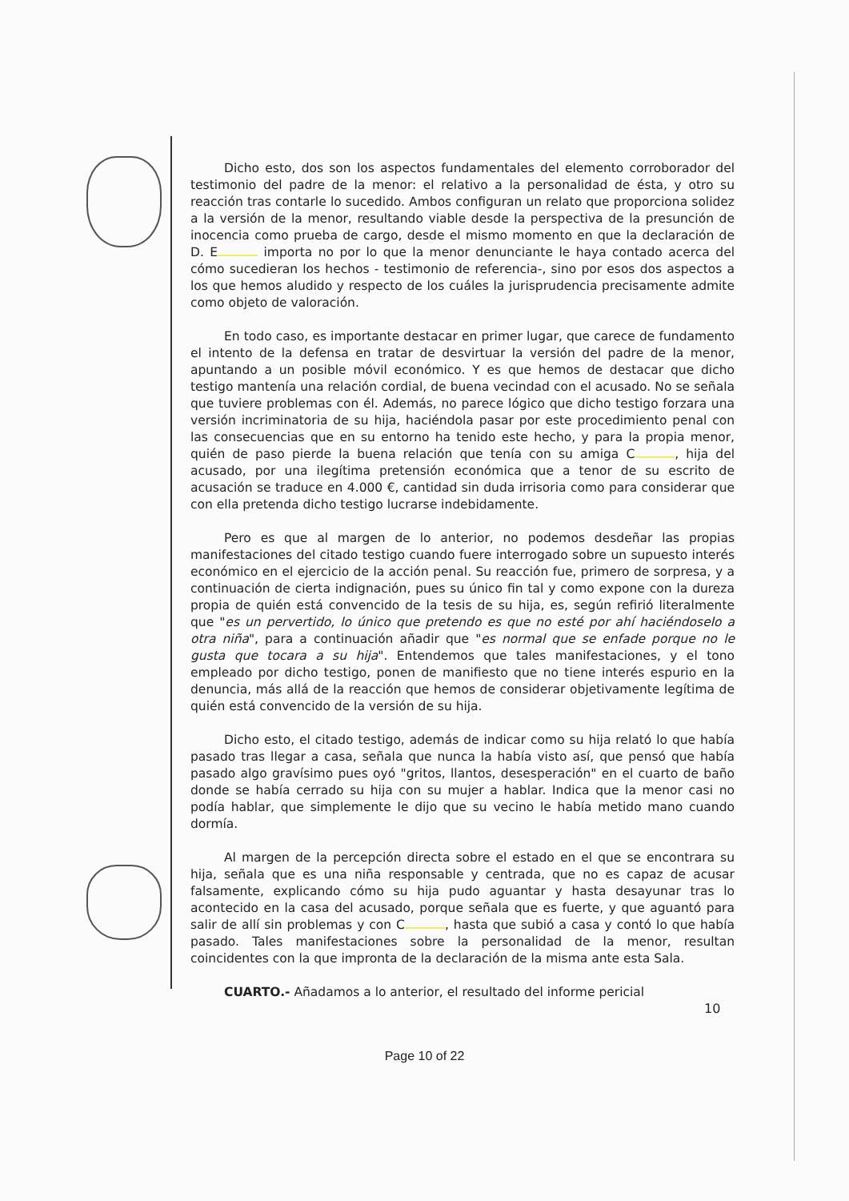Dicho esto, dos son los aspectos fundamentales del elemento corroborador del testimonio del padre de la menor: el relativo a la personalidad de ésta, y otro su reacción tras contarle lo sucedido. Ambos configuran un relato que proporciona solidez a la versión de la menor, resultando viable desde la perspectiva de la presunción de inocencia como prueba de cargo, desde el mismo momento en que la declaración de D. E importa no por lo que la menor denunciante le haya contado acerca del cómo sucedieran los hechos - testimonio de referencia-, sino por esos dos aspectos a los que hemos aludido y respecto de los cuáles la jurisprudencia precisamente admite como objeto de valoración.
En todo caso, es importante destacar en primer lugar, que carece de fundamento el intento de la defensa en tratar de desvirtuar la versión del padre de la menor, apuntando a un posible móvil económico. Y es que hemos de destacar que dicho testigo mantenía una relación cordial, de buena vecindad con el acusado. No se señala que tuviere problemas con él. Además, no parece lógico que dicho testigo forzara una versión incriminatoria de su hija, haciéndola pasar por este procedimiento penal con las consecuencias que en su entorno ha tenido este hecho, y para la propia menor, quién de paso pierde la buena relación que tenía con su amiga C , hija del acusado, por una ilegítima pretensión económica que a tenor de su escrito de acusación se traduce en 4.000 €, cantidad sin duda irrisoria como para considerar que con ella pretenda dicho testigo lucrarse indebidamente.
Pero es que al margen de lo anterior, no podemos desdeñar las propias manifestaciones del citado testigo cuando fuere interrogado sobre un supuesto interés económico en el ejercicio de la acción penal. Su reacción fue, primero de sorpresa, y a continuación de cierta indignación, pues su único fin tal y como expone con la dureza propia de quién está convencido de la tesis de su hija, es, según refirió literalmente que "es un pervertido, lo único que pretendo es que no esté por ahí haciéndoselo a otra niña", para a continuación añadir que "es normal que se enfade porque no le gusta que tocara a su hija". Entendemos que tales manifestaciones, y el tono empleado por dicho testigo, ponen de manifiesto que no tiene interés espurio en la denuncia, más allá de la reacción que hemos de considerar objetivamente legítima de quién está convencido de la versión de su hija.
Dicho esto, el citado testigo, además de indicar como su hija relató lo que había pasado tras llegar a casa, señala que nunca la había visto así, que pensó que había pasado algo gravísimo pues oyó "gritos, llantos, desesperación" en el cuarto de baño donde se había cerrado su hija con su mujer a hablar. Indica que la menor casi no podía hablar, que simplemente le dijo que su vecino le había metido mano cuando dormía.
Al margen de la percepción directa sobre el estado en el que se encontrara su hija, señala que es una niña responsable y centrada, que no es capaz de acusar falsamente, explicando cómo su hija pudo aguantar y hasta desayunar tras lo acontecido en la casa del acusado, porque señala que es fuerte, y que aguantó para salir de allí sin problemas y con C , hasta que subió a casa y contó lo que había pasado. Tales manifestaciones sobre la personalidad de la menor, resultan coincidentes con la que impronta de la declaración de la misma ante esta Sala.
CUARTO.- Añadamos a lo anterior, el resultado del informe pericial
10
Page 10 of 22